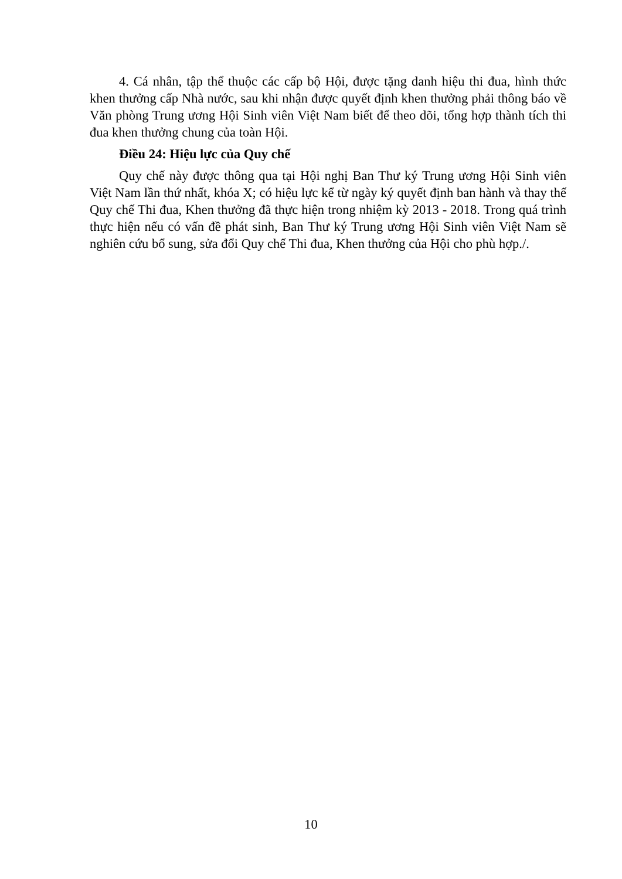4. Cá nhân, tập thể thuộc các cấp bộ Hội, được tặng danh hiệu thi đua, hình thức khen thưởng cấp Nhà nước, sau khi nhận được quyết định khen thưởng phải thông báo về Văn phòng Trung ương Hội Sinh viên Việt Nam biết để theo dõi, tổng hợp thành tích thi đua khen thưởng chung của toàn Hội.
Điều 24: Hiệu lực của Quy chế
Quy chế này được thông qua tại Hội nghị Ban Thư ký Trung ương Hội Sinh viên Việt Nam lần thứ nhất, khóa X; có hiệu lực kể từ ngày ký quyết định ban hành và thay thế Quy chế Thi đua, Khen thưởng đã thực hiện trong nhiệm kỳ 2013 - 2018. Trong quá trình thực hiện nếu có vấn đề phát sinh, Ban Thư ký Trung ương Hội Sinh viên Việt Nam sẽ nghiên cứu bổ sung, sửa đổi Quy chế Thi đua, Khen thưởng của Hội cho phù hợp./.
10